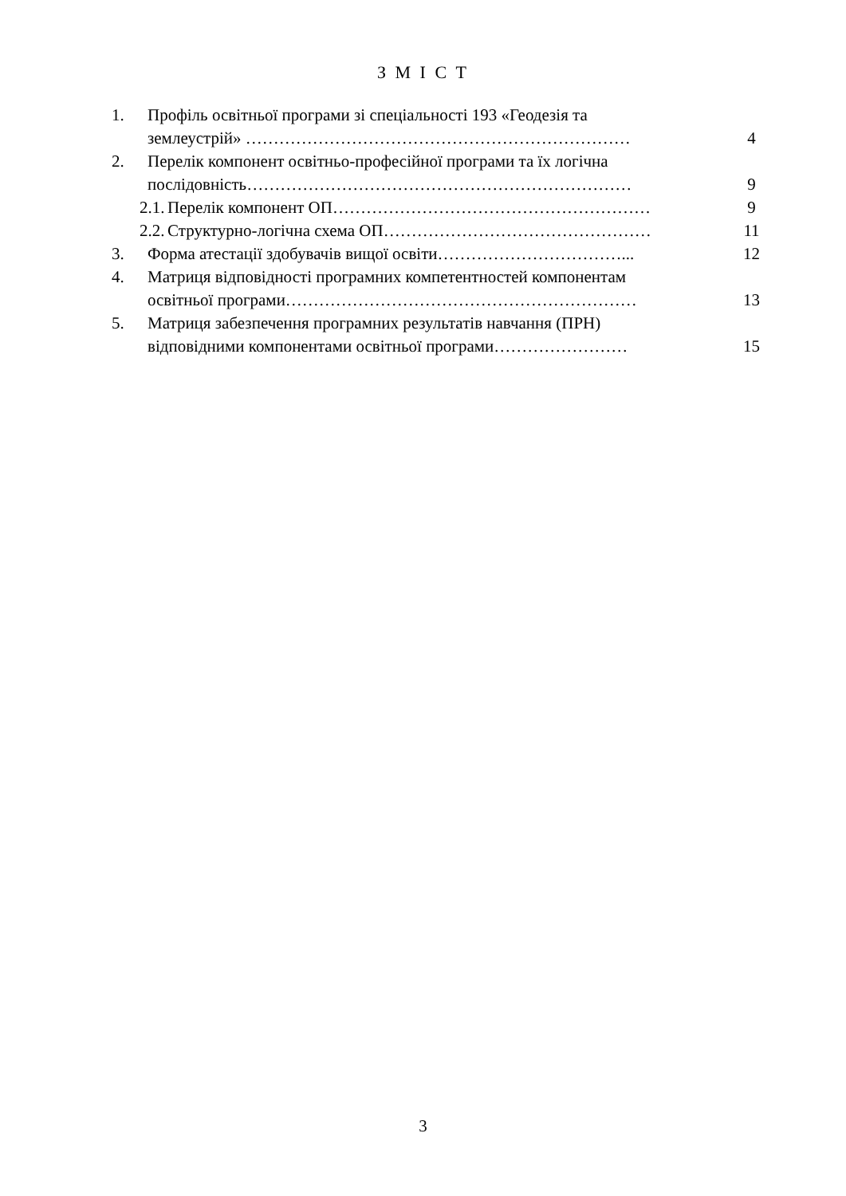З М І С Т
1. Профіль освітньої програми зі спеціальності 193 «Геодезія та
землеустрій» …………………………………………………………… 4
2. Перелік компонент освітньо-професійної програми та їх логічна
послідовність…………………………………………………………… 9
2.1.
Перелік компонент ОП………………………………………………… 9
2.2.
Структурно-логічна схема ОП………………………………………… 11
3. Форма атестації здобувачів вищої освіти……………………………... 12
4. Матриця відповідності програмних компетентностей компонентам
освітньої програми……………………………………………………… 13
5. Матриця забезпечення програмних результатів навчання (ПРН)
відповідними компонентами освітньої програми…………………… 15
3